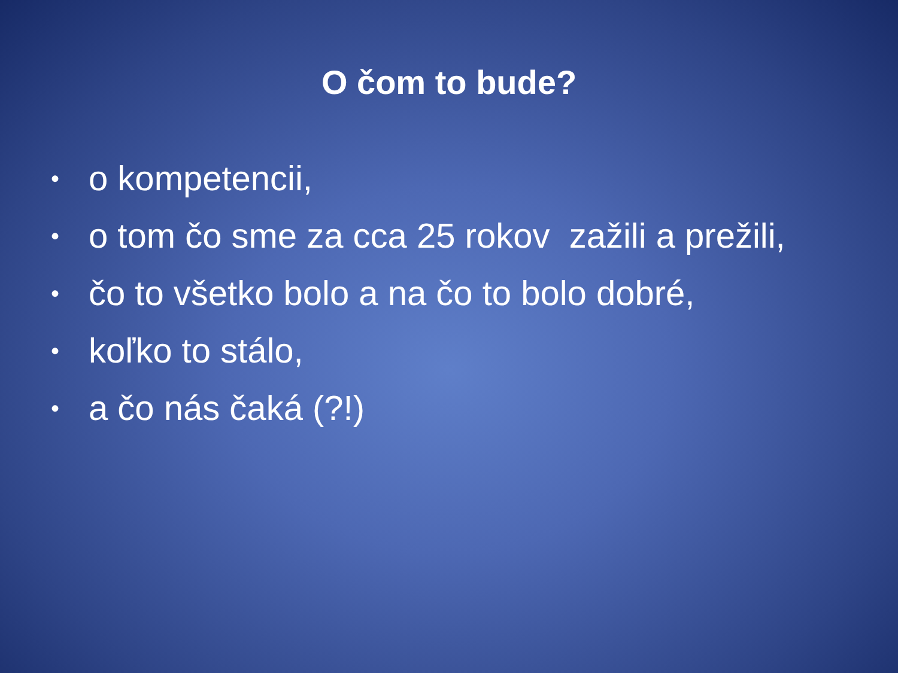O čom to bude?
• o kompetencii,
• o tom čo sme za cca 25 rokov zažili a prežili,
• čo to všetko bolo a na čo to bolo dobré,
• koľko to stálo,
• a čo nás čaká (?!)